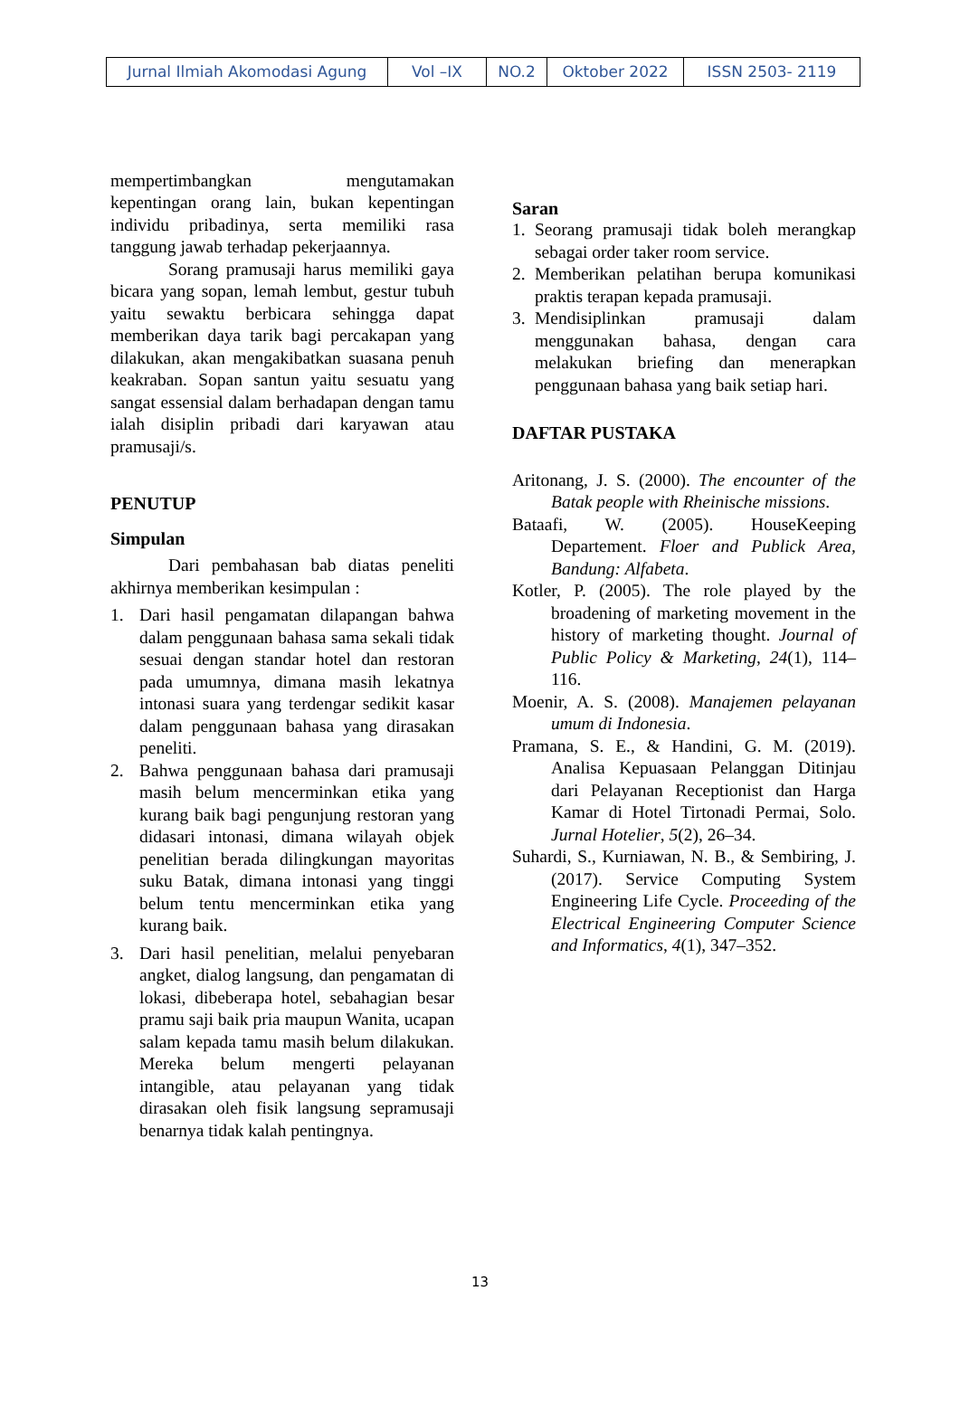| Jurnal Ilmiah Akomodasi Agung | Vol –IX | NO.2 | Oktober 2022 | ISSN 2503- 2119 |
mempertimbangkan mengutamakan kepentingan orang lain, bukan kepentingan individu pribadinya, serta memiliki rasa tanggung jawab terhadap pekerjaannya.
Sorang pramusaji harus memiliki gaya bicara yang sopan, lemah lembut, gestur tubuh yaitu sewaktu berbicara sehingga dapat memberikan daya tarik bagi percakapan yang dilakukan, akan mengakibatkan suasana penuh keakraban. Sopan santun yaitu sesuatu yang sangat essensial dalam berhadapan dengan tamu ialah disiplin pribadi dari karyawan atau pramusaji/s.
PENUTUP
Simpulan
Dari pembahasan bab diatas peneliti akhirnya memberikan kesimpulan :
1. Dari hasil pengamatan dilapangan bahwa dalam penggunaan bahasa sama sekali tidak sesuai dengan standar hotel dan restoran pada umumnya, dimana masih lekatnya intonasi suara yang terdengar sedikit kasar dalam penggunaan bahasa yang dirasakan peneliti.
2. Bahwa penggunaan bahasa dari pramusaji masih belum mencerminkan etika yang kurang baik bagi pengunjung restoran yang didasari intonasi, dimana wilayah objek penelitian berada dilingkungan mayoritas suku Batak, dimana intonasi yang tinggi belum tentu mencerminkan etika yang kurang baik.
3. Dari hasil penelitian, melalui penyebaran angket, dialog langsung, dan pengamatan di lokasi, dibeberapa hotel, sebahagian besar pramu saji baik pria maupun Wanita, ucapan salam kepada tamu masih belum dilakukan. Mereka belum mengerti pelayanan intangible, atau pelayanan yang tidak dirasakan oleh fisik langsung sepramusaji benarnya tidak kalah pentingnya.
Saran
1. Seorang pramusaji tidak boleh merangkap sebagai order taker room service.
2. Memberikan pelatihan berupa komunikasi praktis terapan kepada pramusaji.
3. Mendisiplinkan pramusaji dalam menggunakan bahasa, dengan cara melakukan briefing dan menerapkan penggunaan bahasa yang baik setiap hari.
DAFTAR PUSTAKA
Aritonang, J. S. (2000). The encounter of the Batak people with Rheinische missions.
Bataafi, W. (2005). HouseKeeping Departement. Floer and Publick Area, Bandung: Alfabeta.
Kotler, P. (2005). The role played by the broadening of marketing movement in the history of marketing thought. Journal of Public Policy & Marketing, 24(1), 114–116.
Moenir, A. S. (2008). Manajemen pelayanan umum di Indonesia.
Pramana, S. E., & Handini, G. M. (2019). Analisa Kepuasaan Pelanggan Ditinjau dari Pelayanan Receptionist dan Harga Kamar di Hotel Tirtonadi Permai, Solo. Jurnal Hotelier, 5(2), 26–34.
Suhardi, S., Kurniawan, N. B., & Sembiring, J. (2017). Service Computing System Engineering Life Cycle. Proceeding of the Electrical Engineering Computer Science and Informatics, 4(1), 347–352.
13